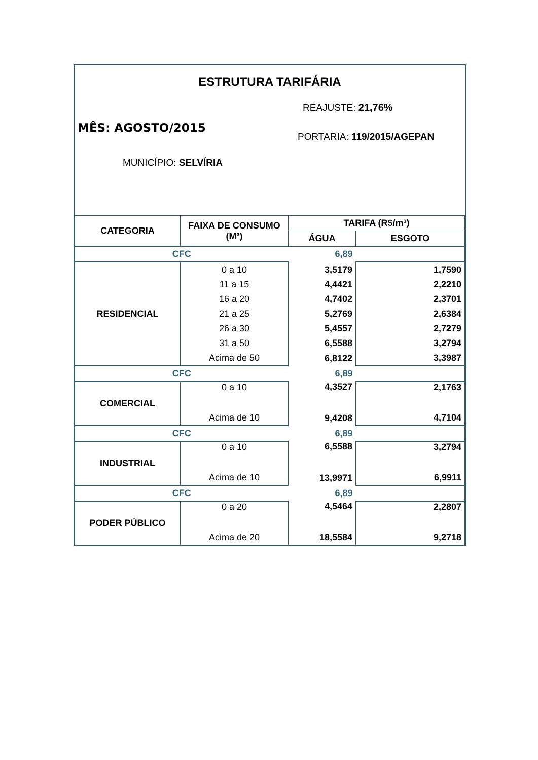ESTRUTURA TARIFÁRIA
REAJUSTE: 21,76%
MÊS: AGOSTO/2015
PORTARIA: 119/2015/AGEPAN
MUNICÍPIO: SELVÍRIA
| CATEGORIA | FAIXA DE CONSUMO (M³) | TARIFA (R$/m³) | |
| --- | --- | --- | --- |
| | | ÁGUA | ESGOTO |
| CFC | | 6,89 | |
| RESIDENCIAL | 0 a 10 | 3,5179 | 1,7590 |
| | 11 a 15 | 4,4421 | 2,2210 |
| | 16 a 20 | 4,7402 | 2,3701 |
| | 21 a 25 | 5,2769 | 2,6384 |
| | 26 a 30 | 5,4557 | 2,7279 |
| | 31 a 50 | 6,5588 | 3,2794 |
| | Acima de 50 | 6,8122 | 3,3987 |
| CFC | | 6,89 | |
| COMERCIAL | 0 a 10 | 4,3527 | 2,1763 |
| | Acima de 10 | 9,4208 | 4,7104 |
| CFC | | 6,89 | |
| INDUSTRIAL | 0 a 10 | 6,5588 | 3,2794 |
| | Acima de 10 | 13,9971 | 6,9911 |
| CFC | | 6,89 | |
| PODER PÚBLICO | 0 a 20 | 4,5464 | 2,2807 |
| | Acima de 20 | 18,5584 | 9,2718 |